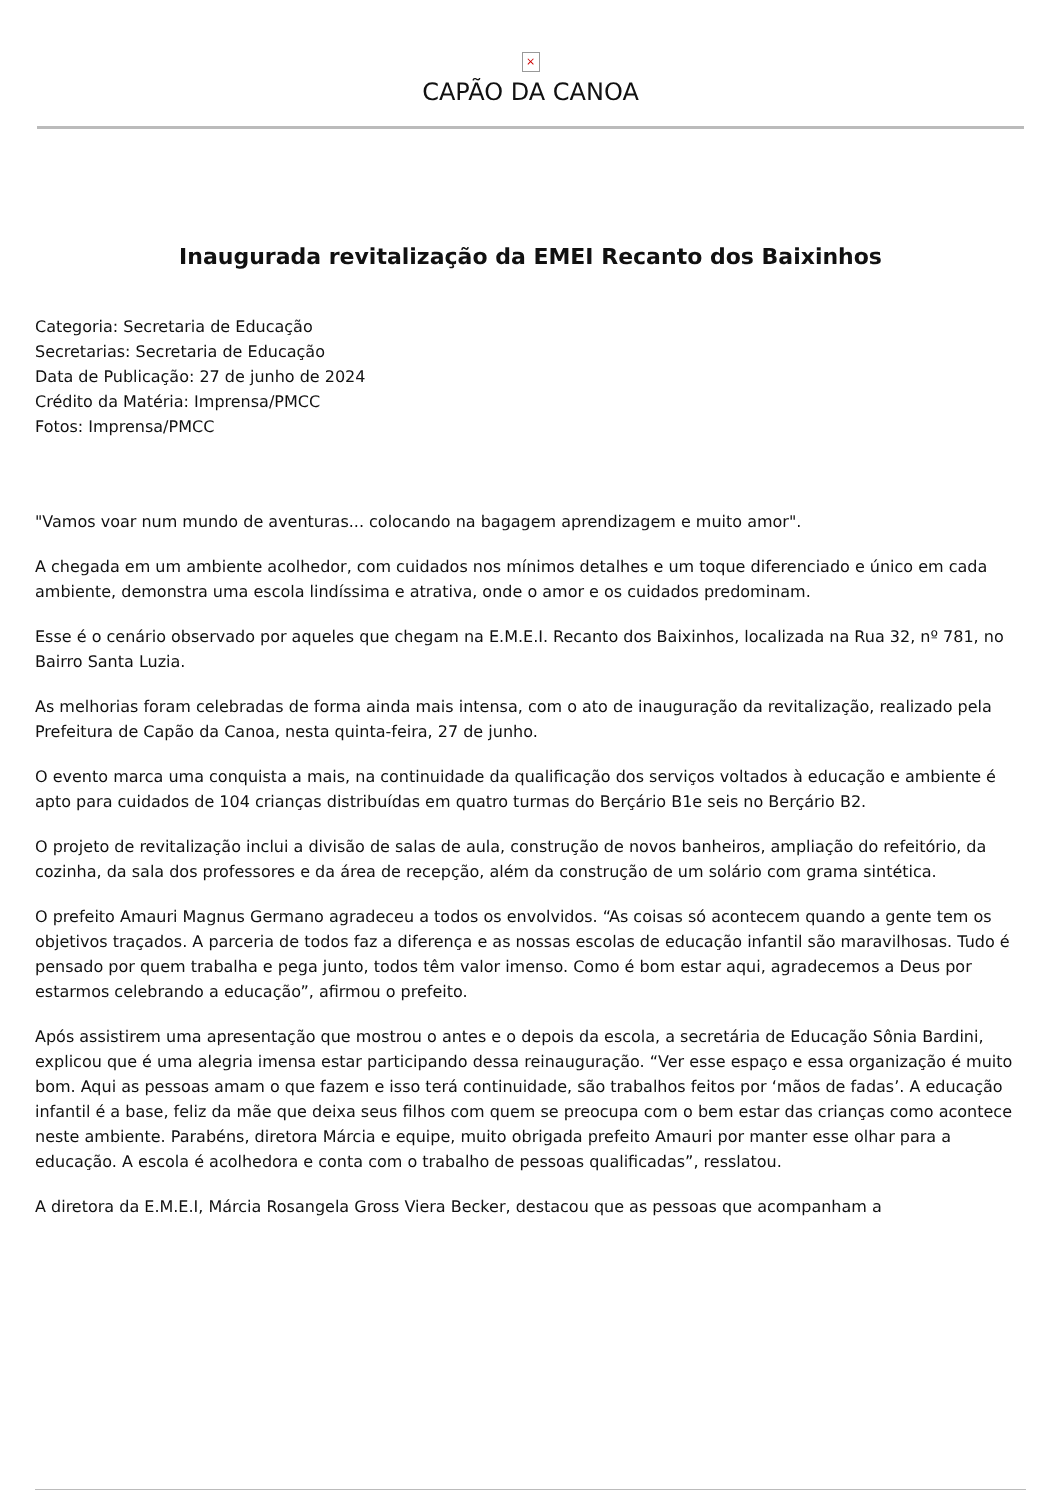×
CAPÃO DA CANOA
Inaugurada revitalização da EMEI Recanto dos Baixinhos
Categoria: Secretaria de Educação
Secretarias: Secretaria de Educação
Data de Publicação: 27 de junho de 2024
Crédito da Matéria: Imprensa/PMCC
Fotos: Imprensa/PMCC
"Vamos voar num mundo de aventuras... colocando na bagagem aprendizagem e muito amor".
A chegada em um ambiente acolhedor, com cuidados nos mínimos detalhes e um toque diferenciado e único em cada ambiente, demonstra uma escola lindíssima e atrativa, onde o amor e os cuidados predominam.
Esse é o cenário observado por aqueles que chegam na E.M.E.I. Recanto dos Baixinhos, localizada na Rua 32, nº 781, no Bairro Santa Luzia.
As melhorias foram celebradas de forma ainda mais intensa, com o ato de inauguração da revitalização, realizado pela Prefeitura de Capão da Canoa, nesta quinta-feira, 27 de junho.
O evento marca uma conquista a mais, na continuidade da qualificação dos serviços voltados à educação e ambiente é apto para cuidados de 104 crianças distribuídas em quatro turmas do Berçário B1e seis no Berçário B2.
O projeto de revitalização inclui a divisão de salas de aula, construção de novos banheiros, ampliação do refeitório, da cozinha, da sala dos professores e da área de recepção, além da construção de um solário com grama sintética.
O prefeito Amauri Magnus Germano agradeceu a todos os envolvidos. “As coisas só acontecem quando a gente tem os objetivos traçados. A parceria de todos faz a diferença e as nossas escolas de educação infantil são maravilhosas. Tudo é pensado por quem trabalha e pega junto, todos têm valor imenso. Como é bom estar aqui, agradecemos a Deus por estarmos celebrando a educação”, afirmou o prefeito.
Após assistirem uma apresentação que mostrou o antes e o depois da escola, a secretária de Educação Sônia Bardini, explicou que é uma alegria imensa estar participando dessa reinauguração. “Ver esse espaço e essa organização é muito bom. Aqui as pessoas amam o que fazem e isso terá continuidade, são trabalhos feitos por ‘mãos de fadas’. A educação infantil é a base, feliz da mãe que deixa seus filhos com quem se preocupa com o bem estar das crianças como acontece neste ambiente. Parabéns, diretora Márcia e equipe, muito obrigada prefeito Amauri por manter esse olhar para a educação. A escola é acolhedora e conta com o trabalho de pessoas qualificadas”, resslatou.
A diretora da E.M.E.I, Márcia Rosangela Gross Viera Becker, destacou que as pessoas que acompanham a